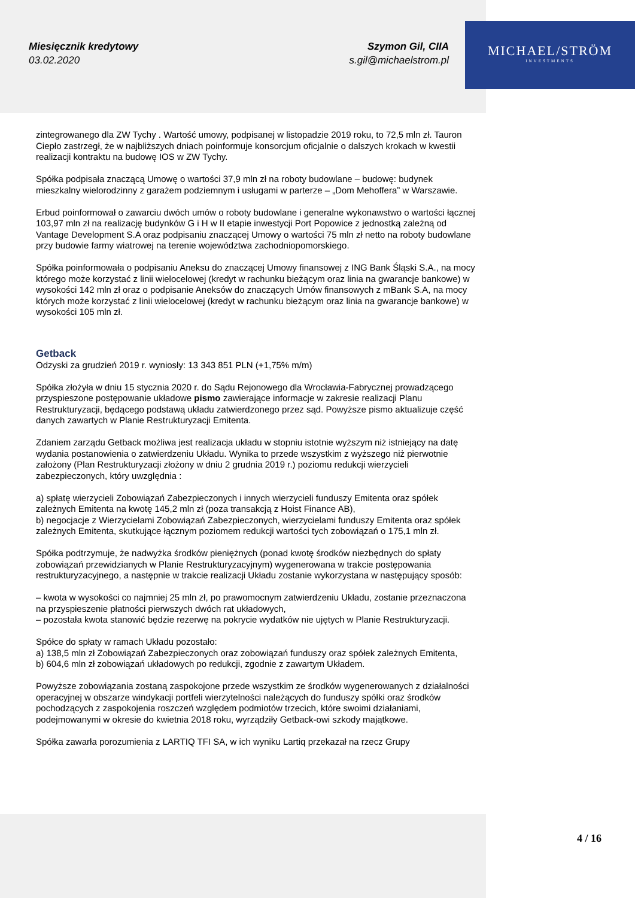Miesięcznik kredytowy
03.02.2020
Szymon Gil, CIIA
s.gil@michaelstrom.pl
MICHAEL/STRÖM
INVESTMENTS
zintegrowanego dla ZW Tychy . Wartość umowy, podpisanej w listopadzie 2019 roku, to 72,5 mln zł. Tauron Ciepło zastrzegł, że w najbliższych dniach poinformuje konsorcjum oficjalnie o dalszych krokach w kwestii realizacji kontraktu na budowę IOS w ZW Tychy.
Spółka podpisała znaczącą Umowę o wartości 37,9 mln zł na roboty budowlane – budowę: budynek mieszkalny wielorodzinny z garażem podziemnym i usługami w parterze – „Dom Mehoffera” w Warszawie.
Erbud poinformował o zawarciu dwóch umów o roboty budowlane i generalne wykonawstwo o wartości łącznej 103,97 mln zł na realizację budynków G i H w II etapie inwestycji Port Popowice z jednostką zależną od Vantage Development S.A oraz podpisaniu znaczącej Umowy o wartości 75 mln zł netto na roboty budowlane przy budowie farmy wiatrowej na terenie województwa zachodniopomorskiego.
Spółka poinformowała o podpisaniu Aneksu do znaczącej Umowy finansowej z ING Bank Śląski S.A., na mocy którego może korzystać z linii wielocelowej (kredyt w rachunku bieżącym oraz linia na gwarancje bankowe) w wysokości 142 mln zł oraz o podpisanie Aneksów do znaczących Umów finansowych z mBank S.A, na mocy których może korzystać z linii wielocelowej (kredyt w rachunku bieżącym oraz linia na gwarancje bankowe) w wysokości 105 mln zł.
Getback
Odzyski za grudzień 2019 r. wyniosły: 13 343 851 PLN (+1,75% m/m)
Spółka złożyła w dniu 15 stycznia 2020 r. do Sądu Rejonowego dla Wrocławia-Fabrycznej prowadzącego przyspieszone postępowanie układowe pismo zawierające informacje w zakresie realizacji Planu Restrukturyzacji, będącego podstawą układu zatwierdzonego przez sąd. Powyższe pismo aktualizuje część danych zawartych w Planie Restrukturyzacji Emitenta.
Zdaniem zarządu Getback możliwa jest realizacja układu w stopniu istotnie wyższym niż istniejący na datę wydania postanowienia o zatwierdzeniu Układu. Wynika to przede wszystkim z wyższego niż pierwotnie założony (Plan Restrukturyzacji złożony w dniu 2 grudnia 2019 r.) poziomu redukcji wierzycieli zabezpieczonych, który uwzględnia :
a) spłatę wierzycieli Zobowiązań Zabezpieczonych i innych wierzycieli funduszy Emitenta oraz spółek zależnych Emitenta na kwotę 145,2 mln zł (poza transakcją z Hoist Finance AB),
b) negocjacje z Wierzycielami Zobowiązań Zabezpieczonych, wierzycielami funduszy Emitenta oraz spółek zależnych Emitenta, skutkujące łącznym poziomem redukcji wartości tych zobowiązań o 175,1 mln zł.
Spółka podtrzymuje, że nadwyżka środków pieniężnych (ponad kwotę środków niezbędnych do spłaty zobowiązań przewidzianych w Planie Restrukturyzacyjnym) wygenerowana w trakcie postępowania restrukturyzacyjnego, a następnie w trakcie realizacji Układu zostanie wykorzystana w następujący sposób:
– kwota w wysokości co najmniej 25 mln zł, po prawomocnym zatwierdzeniu Układu, zostanie przeznaczona na przyspieszenie płatności pierwszych dwóch rat układowych,
– pozostała kwota stanowić będzie rezerwę na pokrycie wydatków nie ujętych w Planie Restrukturyzacji.
Spółce do spłaty w ramach Układu pozostało:
a) 138,5 mln zł Zobowiązań Zabezpieczonych oraz zobowiązań funduszy oraz spółek zależnych Emitenta,
b) 604,6 mln zł zobowiązań układowych po redukcji, zgodnie z zawartym Układem.
Powyższe zobowiązania zostaną zaspokojone przede wszystkim ze środków wygenerowanych z działalności operacyjnej w obszarze windykacji portfeli wierzytelności należących do funduszy spółki oraz środków pochodzących z zaspokojenia roszczeń względem podmiotów trzecich, które swoimi działaniami, podejmowanymi w okresie do kwietnia 2018 roku, wyrządziły Getback-owi szkody majątkowe.
Spółka zawarła porozumienia z LARTIQ TFI SA, w ich wyniku Lartiq przekazał na rzecz Grupy
4 / 16